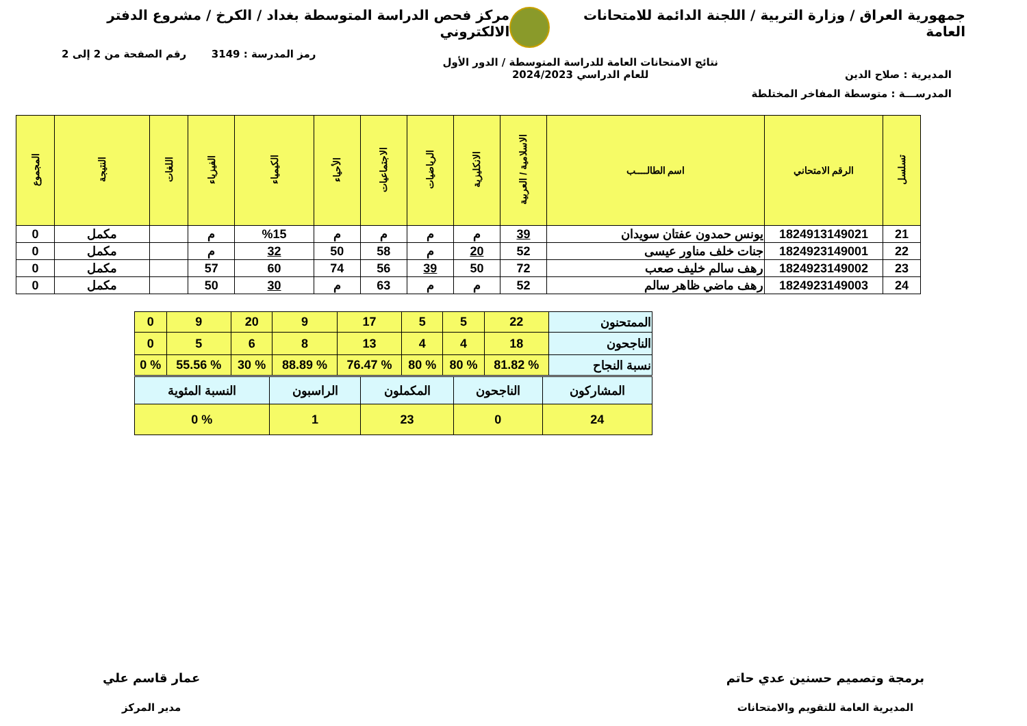جمهورية العراق / وزارة التربية / اللجنة الدائمة للامتحانات العامة
مركز فحص الدراسة المتوسطة بغداد / الكرخ / مشروع الدفتر الالكتروني
المديرية : صلاح الدين
نتائج الامتحانات العامة للدراسة المتوسطة / الدور الأول
للعام الدراسي 2024/2023
رمز المدرسة : 3149 رقم الصفحة من 2 إلى 2
المدرســـة : متوسطة المفاخر المختلطة
| تسلسل | الرقم الامتحاني | اسم الطالــــب | الاسلامية / العربية | الانكليزية | الرياضيات | الاجتماعيات | الأحياء | الكيمياء | الفيزياء | اللغات | النتيجة | المجموع |
| --- | --- | --- | --- | --- | --- | --- | --- | --- | --- | --- | --- | --- |
| 21 | 1824913149021 | يونس حمدون عفتان سويدان | 39 | م | م | م | م | %15 | م | | مكمل | 0 |
| 22 | 1824923149001 | جنات خلف مناور عيسى | 52 | 20 | م | 58 | 50 | 32 | م | | مكمل | 0 |
| 23 | 1824923149002 | رهف سالم خليف صعب | 72 | 50 | 39 | 56 | 74 | 60 | 57 | | مكمل | 0 |
| 24 | 1824923149003 | رهف ماضي ظاهر سالم | 52 | م | م | 63 | م | 30 | 50 | | مكمل | 0 |
| الممتحنون | 22 | 5 | 5 | 17 | 9 | 20 | 9 | 0 |
| الناجحون | 18 | 4 | 4 | 13 | 8 | 6 | 5 | 0 |
| نسبة النجاح | % 81.82 | % 80 | % 80 | % 76.47 | % 88.89 | % 30 | % 55.56 | % 0 |
| المشاركون | الناجحون | المكملون | الراسبون | النسبة المئوية |
| 24 | 0 | 23 | 1 | % 0 |
برمجة وتصميم حسنين عدي حاتم
المديرية العامة للتقويم والامتحانات
عمار قاسم علي
مدير المركز